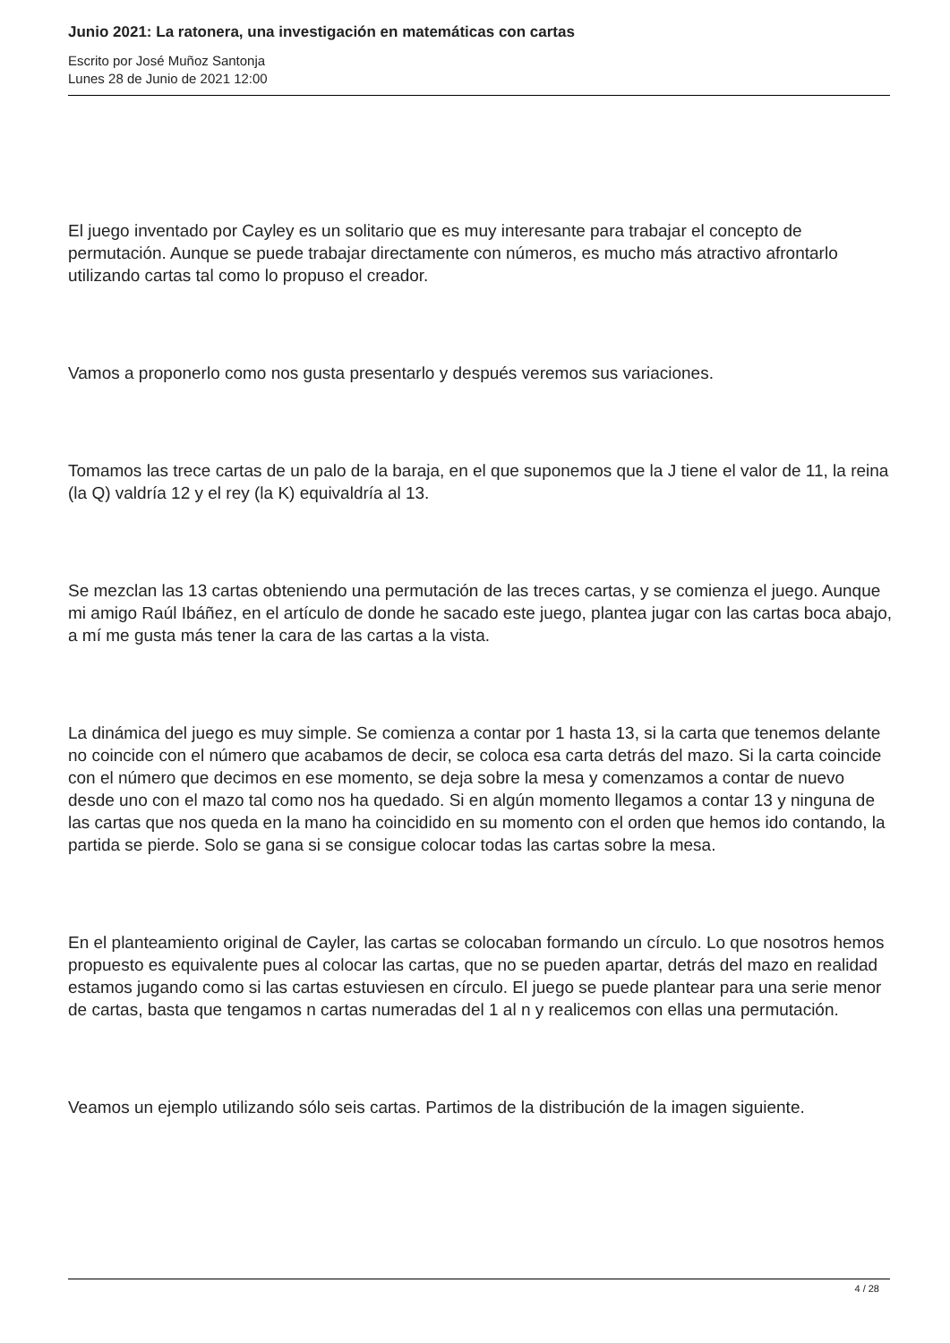Junio 2021: La ratonera, una investigación en matemáticas con cartas
Escrito por José Muñoz Santonja
Lunes 28 de Junio de 2021 12:00
El juego inventado por Cayley es un solitario que es muy interesante para trabajar el concepto de permutación. Aunque se puede trabajar directamente con números, es mucho más atractivo afrontarlo utilizando cartas tal como lo propuso el creador.
Vamos a proponerlo como nos gusta presentarlo y después veremos sus variaciones.
Tomamos las trece cartas de un palo de la baraja, en el que suponemos que la J tiene el valor de 11, la reina (la Q) valdría 12 y el rey (la K) equivaldría al 13.
Se mezclan las 13 cartas obteniendo una permutación de las treces cartas, y se comienza el juego. Aunque mi amigo Raúl Ibáñez, en el artículo de donde he sacado este juego, plantea jugar con las cartas boca abajo, a mí me gusta más tener la cara de las cartas a la vista.
La dinámica del juego es muy simple. Se comienza a contar por 1 hasta 13, si la carta que tenemos delante no coincide con el número que acabamos de decir, se coloca esa carta detrás del mazo. Si la carta coincide con el número que decimos en ese momento, se deja sobre la mesa y comenzamos a contar de nuevo desde uno con el mazo tal como nos ha quedado. Si en algún momento llegamos a contar 13 y ninguna de las cartas que nos queda en la mano ha coincidido en su momento con el orden que hemos ido contando, la partida se pierde. Solo se gana si se consigue colocar todas las cartas sobre la mesa.
En el planteamiento original de Cayler, las cartas se colocaban formando un círculo. Lo que nosotros hemos propuesto es equivalente pues al colocar las cartas, que no se pueden apartar, detrás del mazo en realidad estamos jugando como si las cartas estuviesen en círculo. El juego se puede plantear para una serie menor de cartas, basta que tengamos n cartas numeradas del 1 al n y realicemos con ellas una permutación.
Veamos un ejemplo utilizando sólo seis cartas. Partimos de la distribución de la imagen siguiente.
4 / 28